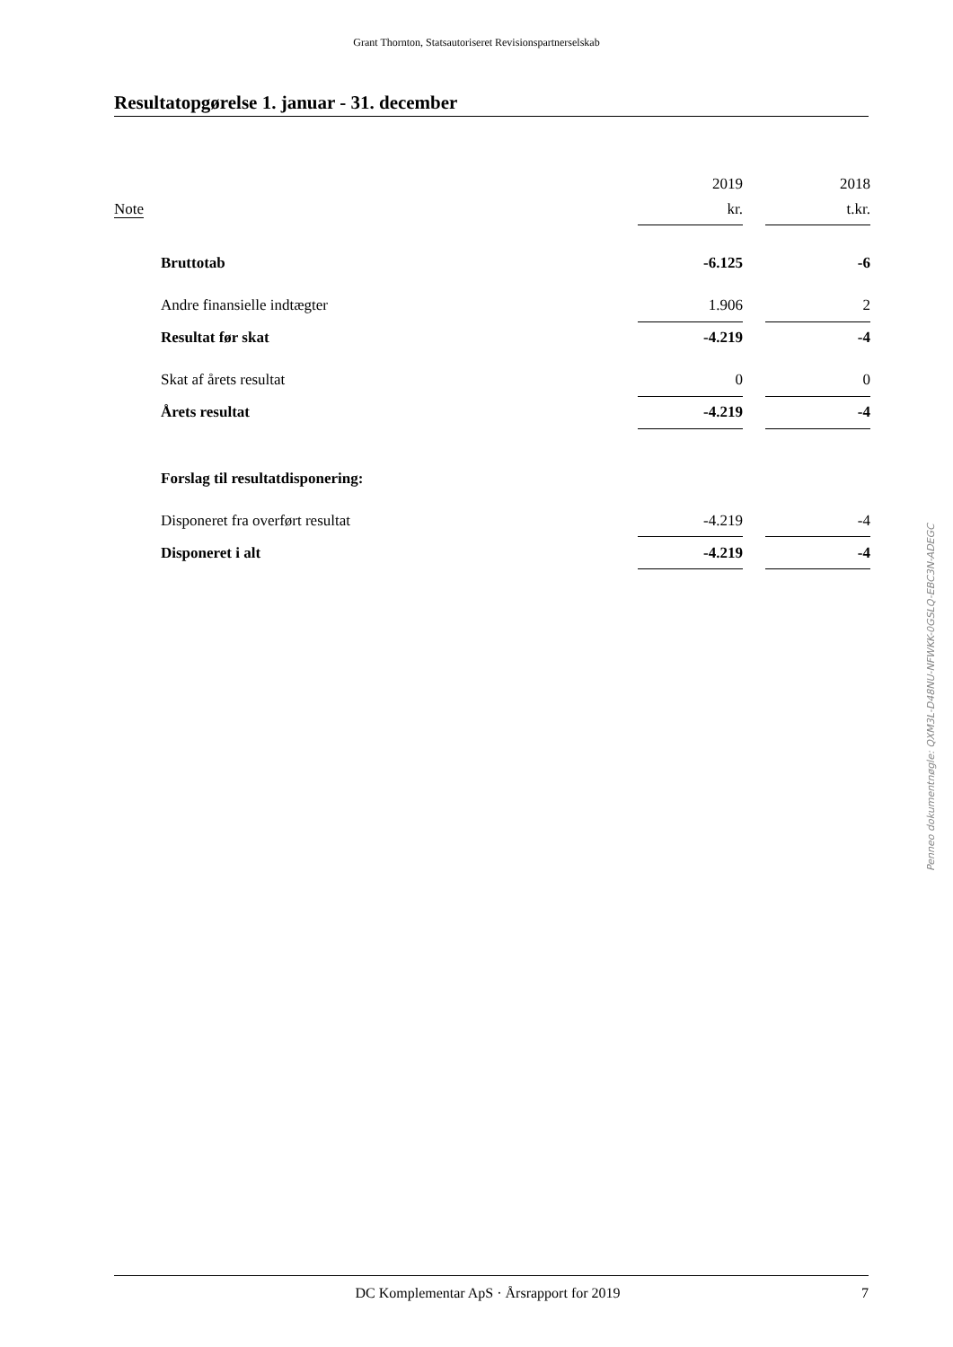Grant Thornton, Statsautoriseret Revisionspartnerselskab
Resultatopgørelse 1. januar - 31. december
| | | 2019 | | 2018 |
| --- | --- | --- | --- | --- |
| Note | | kr. | | t.kr. |
| | Bruttotab | -6.125 | | -6 |
| | Andre finansielle indtægter | 1.906 | | 2 |
| | Resultat før skat | -4.219 | | -4 |
| | Skat af årets resultat | 0 | | 0 |
| | Årets resultat | -4.219 | | -4 |
| | Forslag til resultatdisponering: | | | |
| | Disponeret fra overført resultat | -4.219 | | -4 |
| | Disponeret i alt | -4.219 | | -4 |
Penneo dokumentnøgle: QXM3L-D48NU-NFWKK-0GSLQ-EBC3N-ADEGC
DC Komplementar ApS · Årsrapport for 2019 7